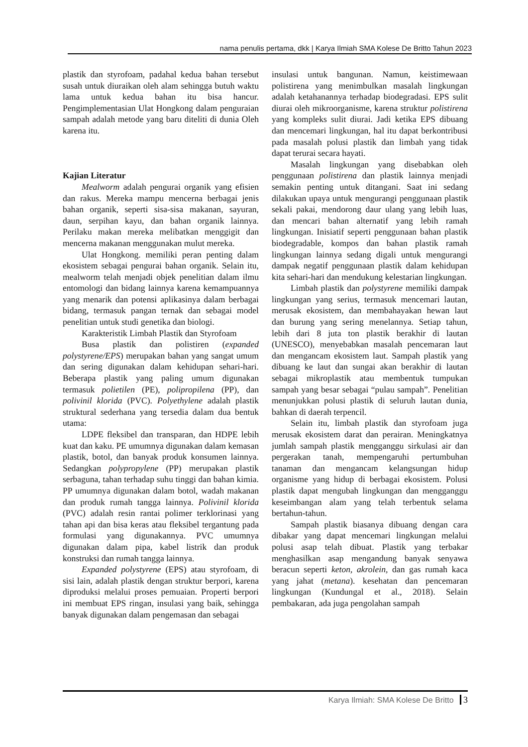nama penulis pertama, dkk | Karya Ilmiah SMA Kolese De Britto Tahun 2023
plastik dan styrofoam, padahal kedua bahan tersebut susah untuk diuraikan oleh alam sehingga butuh waktu lama untuk kedua bahan itu bisa hancur. Pengimplementasian Ulat Hongkong dalam penguraian sampah adalah metode yang baru diteliti di dunia Oleh karena itu.
Kajian Literatur
Mealworm adalah pengurai organik yang efisien dan rakus. Mereka mampu mencerna berbagai jenis bahan organik, seperti sisa-sisa makanan, sayuran, daun, serpihan kayu, dan bahan organik lainnya. Perilaku makan mereka melibatkan menggigit dan mencerna makanan menggunakan mulut mereka.
Ulat Hongkong. memiliki peran penting dalam ekosistem sebagai pengurai bahan organik. Selain itu, mealworm telah menjadi objek penelitian dalam ilmu entomologi dan bidang lainnya karena kemampuannya yang menarik dan potensi aplikasinya dalam berbagai bidang, termasuk pangan ternak dan sebagai model penelitian untuk studi genetika dan biologi.
Karakteristik Limbah Plastik dan Styrofoam
Busa plastik dan polistiren (expanded polystyrene/EPS) merupakan bahan yang sangat umum dan sering digunakan dalam kehidupan sehari-hari. Beberapa plastik yang paling umum digunakan termasuk polietilen (PE), polipropilena (PP), dan polivinil klorida (PVC). Polyethylene adalah plastik struktural sederhana yang tersedia dalam dua bentuk utama:
LDPE fleksibel dan transparan, dan HDPE lebih kuat dan kaku. PE umumnya digunakan dalam kemasan plastik, botol, dan banyak produk konsumen lainnya. Sedangkan polypropylene (PP) merupakan plastik serbaguna, tahan terhadap suhu tinggi dan bahan kimia. PP umumnya digunakan dalam botol, wadah makanan dan produk rumah tangga lainnya. Polivinil klorida (PVC) adalah resin rantai polimer terklorinasi yang tahan api dan bisa keras atau fleksibel tergantung pada formulasi yang digunakannya. PVC umumnya digunakan dalam pipa, kabel listrik dan produk konstruksi dan rumah tangga lainnya.
Expanded polystyrene (EPS) atau styrofoam, di sisi lain, adalah plastik dengan struktur berpori, karena diproduksi melalui proses pemuaian. Properti berpori ini membuat EPS ringan, insulasi yang baik, sehingga banyak digunakan dalam pengemasan dan sebagai
insulasi untuk bangunan. Namun, keistimewaan polistirena yang menimbulkan masalah lingkungan adalah ketahanannya terhadap biodegradasi. EPS sulit diurai oleh mikroorganisme, karena struktur polistirena yang kompleks sulit diurai. Jadi ketika EPS dibuang dan mencemari lingkungan, hal itu dapat berkontribusi pada masalah polusi plastik dan limbah yang tidak dapat terurai secara hayati.
Masalah lingkungan yang disebabkan oleh penggunaan polistirena dan plastik lainnya menjadi semakin penting untuk ditangani. Saat ini sedang dilakukan upaya untuk mengurangi penggunaan plastik sekali pakai, mendorong daur ulang yang lebih luas, dan mencari bahan alternatif yang lebih ramah lingkungan. Inisiatif seperti penggunaan bahan plastik biodegradable, kompos dan bahan plastik ramah lingkungan lainnya sedang digali untuk mengurangi dampak negatif penggunaan plastik dalam kehidupan kita sehari-hari dan mendukung kelestarian lingkungan.
Limbah plastik dan polystyrene memiliki dampak lingkungan yang serius, termasuk mencemari lautan, merusak ekosistem, dan membahayakan hewan laut dan burung yang sering menelannya. Setiap tahun, lebih dari 8 juta ton plastik berakhir di lautan (UNESCO), menyebabkan masalah pencemaran laut dan mengancam ekosistem laut. Sampah plastik yang dibuang ke laut dan sungai akan berakhir di lautan sebagai mikroplastik atau membentuk tumpukan sampah yang besar sebagai “pulau sampah”. Penelitian menunjukkan polusi plastik di seluruh lautan dunia, bahkan di daerah terpencil.
Selain itu, limbah plastik dan styrofoam juga merusak ekosistem darat dan perairan. Meningkatnya jumlah sampah plastik mengganggu sirkulasi air dan pergerakan tanah, mempengaruhi pertumbuhan tanaman dan mengancam kelangsungan hidup organisme yang hidup di berbagai ekosistem. Polusi plastik dapat mengubah lingkungan dan mengganggu keseimbangan alam yang telah terbentuk selama bertahun-tahun.
Sampah plastik biasanya dibuang dengan cara dibakar yang dapat mencemari lingkungan melalui polusi asap telah dibuat. Plastik yang terbakar menghasilkan asap mengandung banyak senyawa beracun seperti keton, akrolein, dan gas rumah kaca yang jahat (metana). kesehatan dan pencemaran lingkungan (Kundungal et al., 2018). Selain pembakaran, ada juga pengolahan sampah
Karya Ilmiah: SMA Kolese De Britto 3